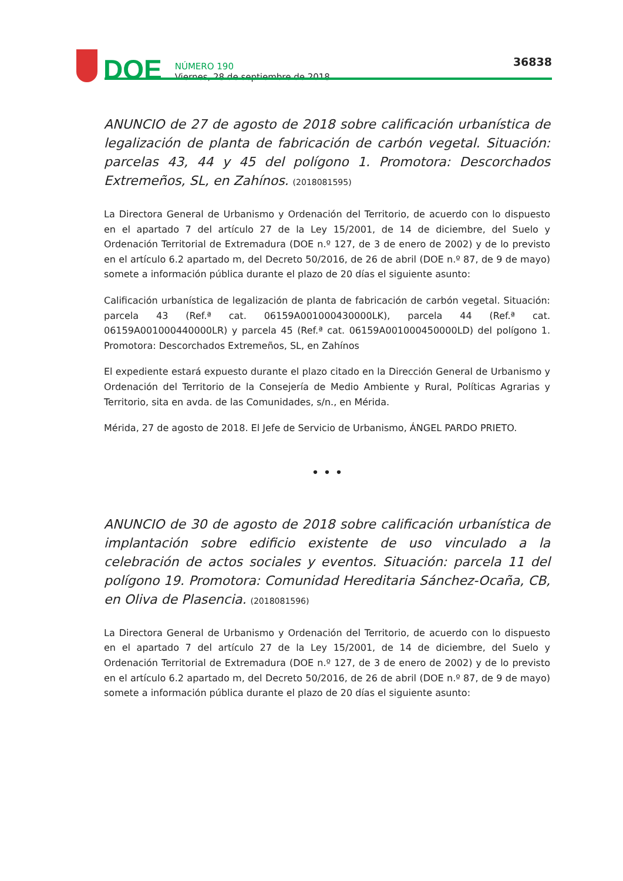DOE
NÚMERO 190
Viernes, 28 de septiembre de 2018
36838
ANUNCIO de 27 de agosto de 2018 sobre calificación urbanística de legalización de planta de fabricación de carbón vegetal. Situación: parcelas 43, 44 y 45 del polígono 1. Promotora: Descorchados Extremeños, SL, en Zahínos. (2018081595)
La Directora General de Urbanismo y Ordenación del Territorio, de acuerdo con lo dispuesto en el apartado 7 del artículo 27 de la Ley 15/2001, de 14 de diciembre, del Suelo y Ordenación Territorial de Extremadura (DOE n.º 127, de 3 de enero de 2002) y de lo previsto en el artículo 6.2 apartado m, del Decreto 50/2016, de 26 de abril (DOE n.º 87, de 9 de mayo) somete a información pública durante el plazo de 20 días el siguiente asunto:
Calificación urbanística de legalización de planta de fabricación de carbón vegetal. Situación: parcela 43 (Ref.ª cat. 06159A001000430000LK), parcela 44 (Ref.ª cat. 06159A001000440000LR) y parcela 45 (Ref.ª cat. 06159A001000450000LD) del polígono 1. Promotora: Descorchados Extremeños, SL, en Zahínos
El expediente estará expuesto durante el plazo citado en la Dirección General de Urbanismo y Ordenación del Territorio de la Consejería de Medio Ambiente y Rural, Políticas Agrarias y Territorio, sita en avda. de las Comunidades, s/n., en Mérida.
Mérida, 27 de agosto de 2018. El Jefe de Servicio de Urbanismo, ÁNGEL PARDO PRIETO.
• • •
ANUNCIO de 30 de agosto de 2018 sobre calificación urbanística de implantación sobre edificio existente de uso vinculado a la celebración de actos sociales y eventos. Situación: parcela 11 del polígono 19. Promotora: Comunidad Hereditaria Sánchez-Ocaña, CB, en Oliva de Plasencia. (2018081596)
La Directora General de Urbanismo y Ordenación del Territorio, de acuerdo con lo dispuesto en el apartado 7 del artículo 27 de la Ley 15/2001, de 14 de diciembre, del Suelo y Ordenación Territorial de Extremadura (DOE n.º 127, de 3 de enero de 2002) y de lo previsto en el artículo 6.2 apartado m, del Decreto 50/2016, de 26 de abril (DOE n.º 87, de 9 de mayo) somete a información pública durante el plazo de 20 días el siguiente asunto: